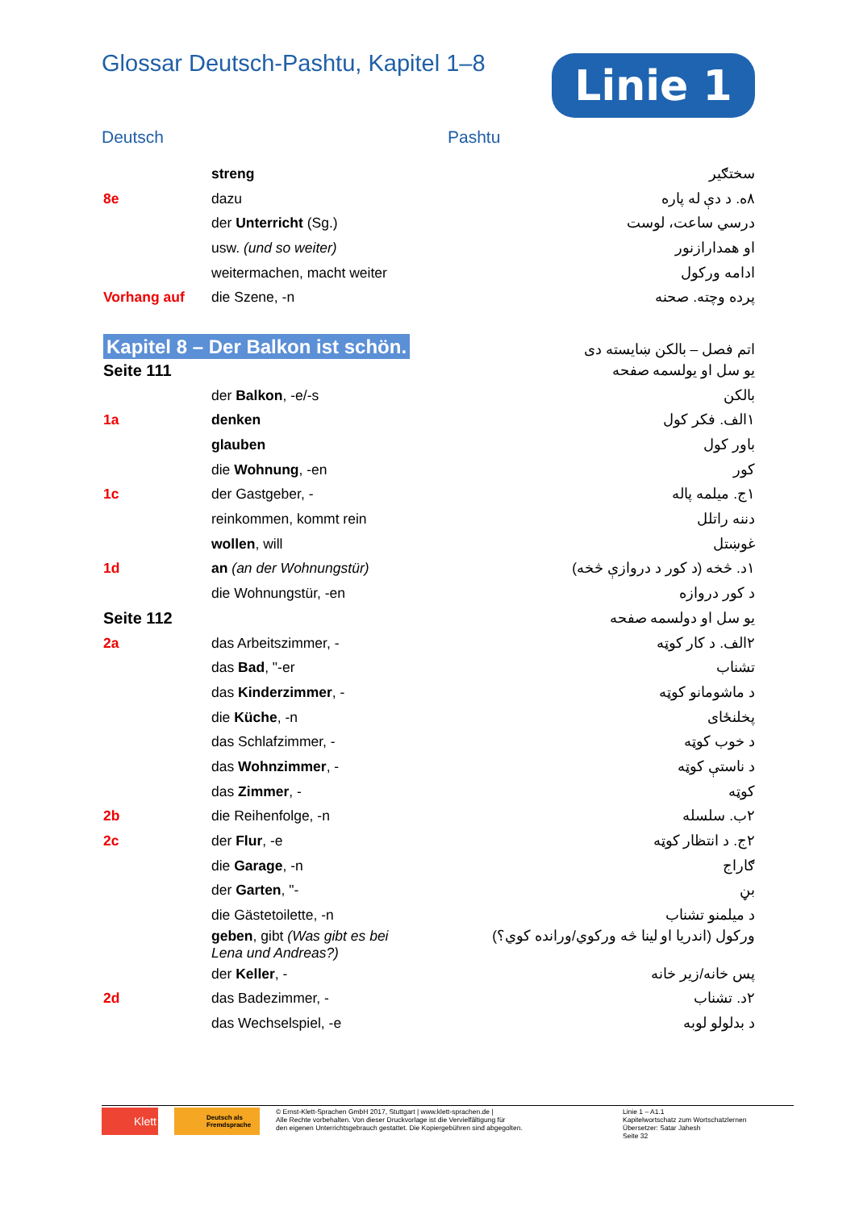Glossar Deutsch-Pashtu, Kapitel 1–8
Linie 1
Deutsch Pashtu
| | streng | سختګیر |
| 8e | dazu | ۸ه. د دې له پاره |
| | der Unterricht (Sg.) | درسي ساعت، لوست |
| | usw. (und so weiter) | او همدارازنور |
| | weitermachen, macht weiter | ادامه ورکول |
| Vorhang auf | die Szene, -n | پرده وچته. صحنه |
| Kapitel 8 – Der Balkon ist schön. | | اتم فصل – بالکن ښایسته دی |
| Seite 111 | | یو سل او یولسمه صفحه |
| | der Balkon , -e/-s | بالکن |
| 1a | denken | ۱الف. فکر کول |
| | glauben | باور کول |
| | die Wohnung , -en | کور |
| 1c | der Gastgeber, - | ۱ج. میلمه پاله |
| | reinkommen, kommt rein | دننه راتلل |
| | wollen , will | غوښتل |
| 1d | an (an der Wohnungstür) | ۱د. څخه (د کور د دروازې څخه) |
| | die Wohnungstür, -en | د کور دروازه |
| Seite 112 | | یو سل او دولسمه صفحه |
| 2a | das Arbeitszimmer, - | ۲الف. د کار کوټه |
| | das Bad , "-er | تشناب |
| | das Kinderzimmer , - | د ماشومانو کوټه |
| | die Küche , -n | پخلنځای |
| | das Schlafzimmer, - | د خوب کوټه |
| | das Wohnzimmer , - | د ناستې کوټه |
| | das Zimmer , - | کوټه |
| 2b | die Reihenfolge, -n | ۲ب. سلسله |
| 2c | der Flur , -e | ۲ج. د انتظار کوټه |
| | die Garage , -n | ګاراج |
| | der Garten , "- | بڼ |
| | die Gästetoilette, -n | د میلمنو تشناب |
| | geben , gibt (Was gibt es bei Lena und Andreas?) | ورکول (اندریا او لینا څه ورکوي/ورانده کوي؟) |
| | der Keller , - | پس خانه/زیر خانه |
| 2d | das Badezimmer, - | ۲د. تشناب |
| | das Wechselspiel, -e | د بدلولو لوبه |
Klett
Deutsch als Fremdsprache
© Ernst-Klett-Sprachen GmbH 2017, Stuttgart | www.klett-sprachen.de |
Alle Rechte vorbehalten. Von dieser Druckvorlage ist die Vervielfältigung für
den eigenen Unterrichtsgebrauch gestattet. Die Kopiergebühren sind abgegolten.
Linie 1 – A1.1
Kapitelwortschatz zum Wortschatzlernen
Übersetzer: Satar Jahesh
Seite 32